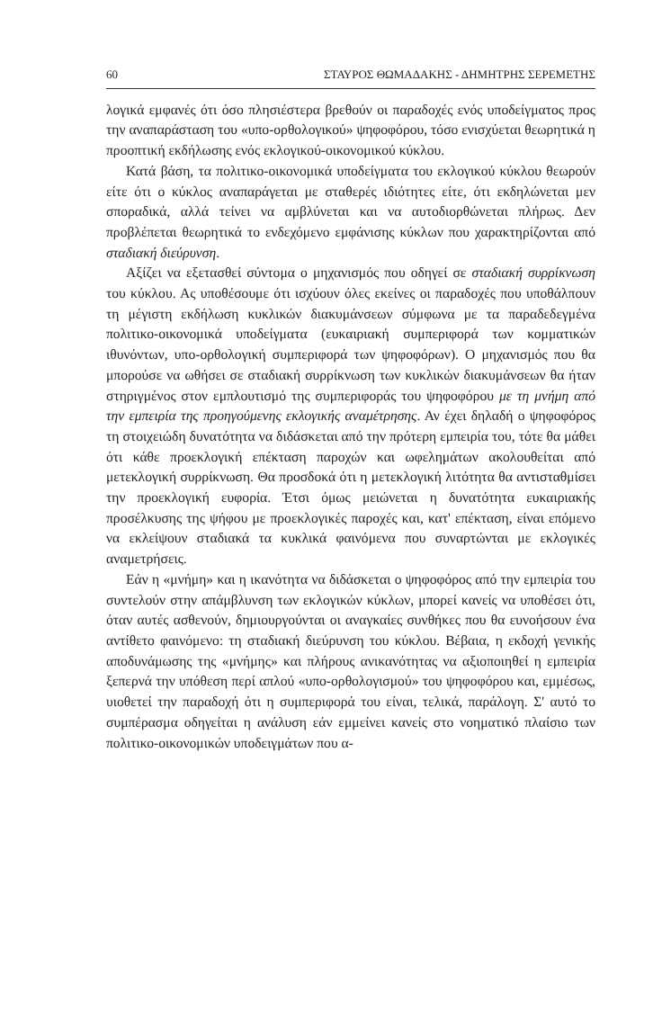60 ΣΤΑΥΡΟΣ ΘΩΜΑΔΑΚΗΣ - ΔΗΜΗΤΡΗΣ ΣΕΡΕΜΕΤΗΣ
λογικά εμφανές ότι όσο πλησιέστερα βρεθούν οι παραδοχές ενός υποδείγματος προς την αναπαράσταση του «υπο-ορθολογικού» ψηφοφόρου, τόσο ενισχύεται θεωρητικά η προοπτική εκδήλωσης ενός εκλογικού-οικονομικού κύκλου.
Κατά βάση, τα πολιτικο-οικονομικά υποδείγματα του εκλογικού κύκλου θεωρούν είτε ότι ο κύκλος αναπαράγεται με σταθερές ιδιότητες είτε, ότι εκδηλώνεται μεν σποραδικά, αλλά τείνει να αμβλύνεται και να αυτοδιορθώνεται πλήρως. Δεν προβλέπεται θεωρητικά το ενδεχόμενο εμφάνισης κύκλων που χαρακτηρίζονται από σταδιακή διεύρυνση.
Αξίζει να εξετασθεί σύντομα ο μηχανισμός που οδηγεί σε σταδιακή συρρίκνωση του κύκλου. Ας υποθέσουμε ότι ισχύουν όλες εκείνες οι παραδοχές που υποθάλπουν τη μέγιστη εκδήλωση κυκλικών διακυμάνσεων σύμφωνα με τα παραδεδεγμένα πολιτικο-οικονομικά υποδείγματα (ευκαιριακή συμπεριφορά των κομματικών ιθυνόντων, υπο-ορθολογική συμπεριφορά των ψηφοφόρων). Ο μηχανισμός που θα μπορούσε να ωθήσει σε σταδιακή συρρίκνωση των κυκλικών διακυμάνσεων θα ήταν στηριγμένος στον εμπλουτισμό της συμπεριφοράς του ψηφοφόρου με τη μνήμη από την εμπειρία της προηγούμενης εκλογικής αναμέτρησης. Αν έχει δηλαδή ο ψηφοφόρος τη στοιχειώδη δυνατότητα να διδάσκεται από την πρότερη εμπειρία του, τότε θα μάθει ότι κάθε προεκλογική επέκταση παροχών και ωφελημάτων ακολουθείται από μετεκλογική συρρίκνωση. Θα προσδοκά ότι η μετεκλογική λιτότητα θα αντισταθμίσει την προεκλογική ευφορία. Έτσι όμως μειώνεται η δυνατότητα ευκαιριακής προσέλκυσης της ψήφου με προεκλογικές παροχές και, κατ' επέκταση, είναι επόμενο να εκλείψουν σταδιακά τα κυκλικά φαινόμενα που συναρτώνται με εκλογικές αναμετρήσεις.
Εάν η «μνήμη» και η ικανότητα να διδάσκεται ο ψηφοφόρος από την εμπειρία του συντελούν στην απάμβλυνση των εκλογικών κύκλων, μπορεί κανείς να υποθέσει ότι, όταν αυτές ασθενούν, δημιουργούνται οι αναγκαίες συνθήκες που θα ευνοήσουν ένα αντίθετο φαινόμενο: τη σταδιακή διεύρυνση του κύκλου. Βέβαια, η εκδοχή γενικής αποδυνάμωσης της «μνήμης» και πλήρους ανικανότητας να αξιοποιηθεί η εμπειρία ξεπερνά την υπόθεση περί απλού «υπο-ορθολογισμού» του ψηφοφόρου και, εμμέσως, υιοθετεί την παραδοχή ότι η συμπεριφορά του είναι, τελικά, παράλογη. Σ' αυτό το συμπέρασμα οδηγείται η ανάλυση εάν εμμείνει κανείς στο νοηματικό πλαίσιο των πολιτικο-οικονομικών υποδειγμάτων που α-